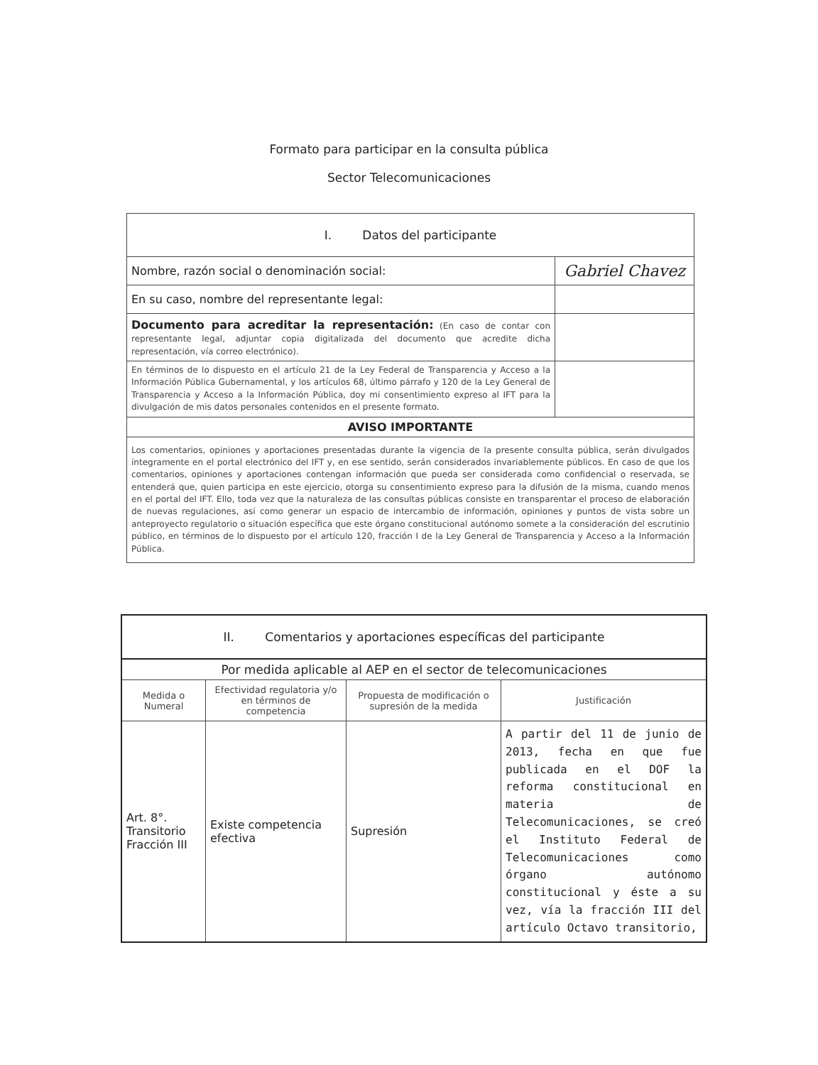Formato para participar en la consulta pública
Sector Telecomunicaciones
| I. Datos del participante | |
| Nombre, razón social o denominación social: | Gabriel Chavez |
| En su caso, nombre del representante legal: | |
| Documento para acreditar la representación: (En caso de contar con representante legal, adjuntar copia digitalizada del documento que acredite dicha representación, vía correo electrónico). | |
| En términos de lo dispuesto en el artículo 21 de la Ley Federal de Transparencia y Acceso a la Información Pública Gubernamental, y los artículos 68, último párrafo y 120 de la Ley General de Transparencia y Acceso a la Información Pública, doy mi consentimiento expreso al IFT para la divulgación de mis datos personales contenidos en el presente formato. | |
| AVISO IMPORTANTE | |
| Los comentarios, opiniones y aportaciones presentadas durante la vigencia de la presente consulta pública, serán divulgados íntegramente en el portal electrónico del IFT y, en ese sentido, serán considerados invariablemente públicos. En caso de que los comentarios, opiniones y aportaciones contengan información que pueda ser considerada como confidencial o reservada, se entenderá que, quien participa en este ejercicio, otorga su consentimiento expreso para la difusión de la misma, cuando menos en el portal del IFT. Ello, toda vez que la naturaleza de las consultas públicas consiste en transparentar el proceso de elaboración de nuevas regulaciones, así como generar un espacio de intercambio de información, opiniones y puntos de vista sobre un anteproyecto regulatorio o situación específica que este órgano constitucional autónomo somete a la consideración del escrutinio público, en términos de lo dispuesto por el artículo 120, fracción I de la Ley General de Transparencia y Acceso a la Información Pública. | |
| II. Comentarios y aportaciones específicas del participante | | | |
| Por medida aplicable al AEP en el sector de telecomunicaciones | | | |
| Medida o Numeral | Efectividad regulatoria y/o en términos de competencia | Propuesta de modificación o supresión de la medida | Justificación |
| Art. 8°. Transitorio Fracción III | Existe competencia efectiva | Supresión | A partir del 11 de junio de 2013, fecha en que fue publicada en el DOF la reforma constitucional en materia de Telecomunicaciones, se creó el Instituto Federal de Telecomunicaciones como órgano autónomo constitucional y éste a su vez, vía la fracción III del artículo Octavo transitorio, |